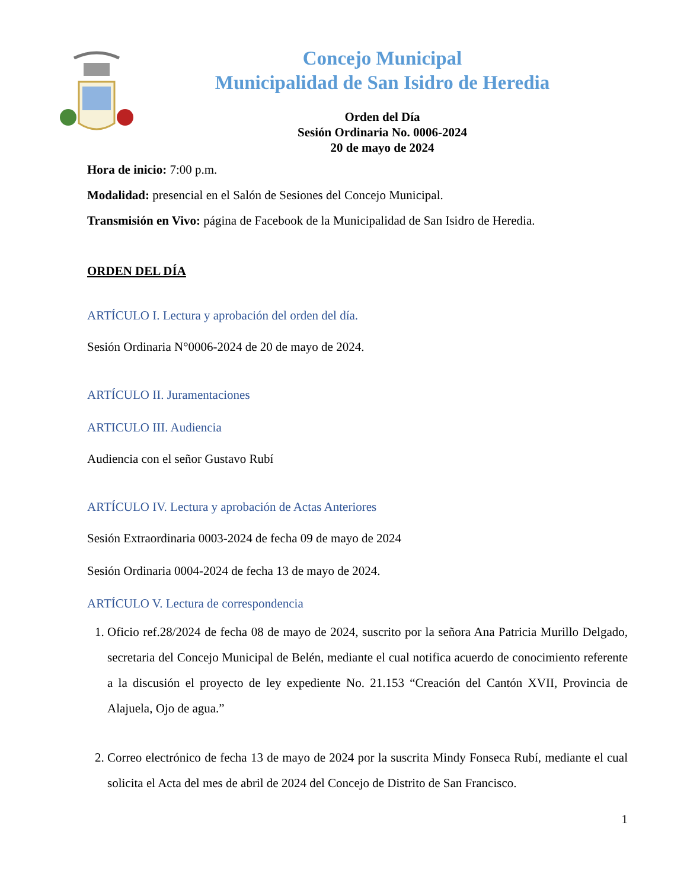Concejo Municipal
Municipalidad de San Isidro de Heredia
Orden del Día
Sesión Ordinaria No. 0006-2024
20 de mayo de 2024
Hora de inicio: 7:00 p.m.
Modalidad: presencial en el Salón de Sesiones del Concejo Municipal.
Transmisión en Vivo: página de Facebook de la Municipalidad de San Isidro de Heredia.
ORDEN DEL DÍA
ARTÍCULO I. Lectura y aprobación del orden del día.
Sesión Ordinaria N°0006-2024 de 20 de mayo de 2024.
ARTÍCULO II. Juramentaciones
ARTICULO III. Audiencia
Audiencia con el señor Gustavo Rubí
ARTÍCULO IV. Lectura y aprobación de Actas Anteriores
Sesión Extraordinaria 0003-2024 de fecha 09 de mayo de 2024
Sesión Ordinaria 0004-2024 de fecha 13 de mayo de 2024.
ARTÍCULO V. Lectura de correspondencia
1. Oficio ref.28/2024 de fecha 08 de mayo de 2024, suscrito por la señora Ana Patricia Murillo Delgado, secretaria del Concejo Municipal de Belén, mediante el cual notifica acuerdo de conocimiento referente a la discusión el proyecto de ley expediente No. 21.153 “Creación del Cantón XVII, Provincia de Alajuela, Ojo de agua.”
2. Correo electrónico de fecha 13 de mayo de 2024 por la suscrita Mindy Fonseca Rubí, mediante el cual solicita el Acta del mes de abril de 2024 del Concejo de Distrito de San Francisco.
1